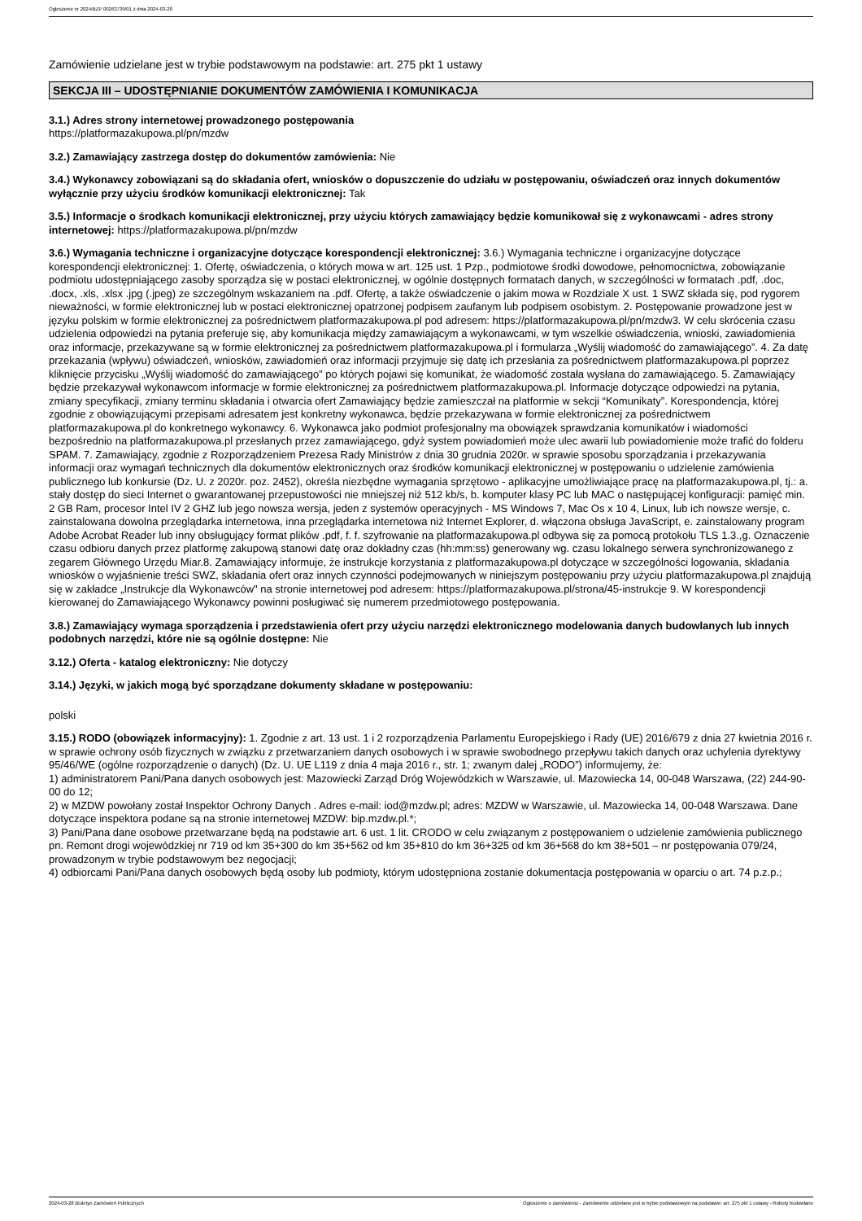Ogłoszenie nr 2024/BZP 00263739/01 z dnia 2024-03-28
Zamówienie udzielane jest w trybie podstawowym na podstawie: art. 275 pkt 1 ustawy
SEKCJA III – UDOSTĘPNIANIE DOKUMENTÓW ZAMÓWIENIA I KOMUNIKACJA
3.1.) Adres strony internetowej prowadzonego postępowania
https://platformazakupowa.pl/pn/mzdw
3.2.) Zamawiający zastrzega dostęp do dokumentów zamówienia: Nie
3.4.) Wykonawcy zobowiązani są do składania ofert, wniosków o dopuszczenie do udziału w postępowaniu, oświadczeń oraz innych dokumentów wyłącznie przy użyciu środków komunikacji elektronicznej: Tak
3.5.) Informacje o środkach komunikacji elektronicznej, przy użyciu których zamawiający będzie komunikował się z wykonawcami - adres strony internetowej: https://platformazakupowa.pl/pn/mzdw
3.6.) Wymagania techniczne i organizacyjne dotyczące korespondencji elektronicznej: 3.6.) Wymagania techniczne i organizacyjne dotyczące korespondencji elektronicznej: 1. Ofertę, oświadczenia, o których mowa w art. 125 ust. 1 Pzp., podmiotowe środki dowodowe, pełnomocnictwa, zobowiązanie podmiotu udostępniającego zasoby sporządza się w postaci elektronicznej, w ogólnie dostępnych formatach danych, w szczególności w formatach .pdf, .doc, .docx, .xls, .xlsx .jpg (.jpeg) ze szczególnym wskazaniem na .pdf. Ofertę, a także oświadczenie o jakim mowa w Rozdziale X ust. 1 SWZ składa się, pod rygorem nieważności, w formie elektronicznej lub w postaci elektronicznej opatrzonej podpisem zaufanym lub podpisem osobistym. 2. Postępowanie prowadzone jest w języku polskim w formie elektronicznej za pośrednictwem platformazakupowa.pl pod adresem: https://platformazakupowa.pl/pn/mzdw3. W celu skrócenia czasu udzielenia odpowiedzi na pytania preferuje się, aby komunikacja między zamawiającym a wykonawcami, w tym wszelkie oświadczenia, wnioski, zawiadomienia oraz informacje, przekazywane są w formie elektronicznej za pośrednictwem platformazakupowa.pl i formularza „Wyślij wiadomość do zamawiającego”. 4. Za datę przekazania (wpływu) oświadczeń, wniosków, zawiadomień oraz informacji przyjmuje się datę ich przesłania za pośrednictwem platformazakupowa.pl poprzez kliknięcie przycisku „Wyślij wiadomość do zamawiającego” po których pojawi się komunikat, że wiadomość została wysłana do zamawiającego. 5. Zamawiający będzie przekazywał wykonawcom informacje w formie elektronicznej za pośrednictwem platformazakupowa.pl. Informacje dotyczące odpowiedzi na pytania, zmiany specyfikacji, zmiany terminu składania i otwarcia ofert Zamawiający będzie zamieszczał na platformie w sekcji “Komunikaty”. Korespondencja, której zgodnie z obowiązującymi przepisami adresatem jest konkretny wykonawca, będzie przekazywana w formie elektronicznej za pośrednictwem platformazakupowa.pl do konkretnego wykonawcy. 6. Wykonawca jako podmiot profesjonalny ma obowiązek sprawdzania komunikatów i wiadomości bezpośrednio na platformazakupowa.pl przesłanych przez zamawiającego, gdyż system powiadomień może ulec awarii lub powiadomienie może trafić do folderu SPAM. 7. Zamawiający, zgodnie z Rozporządzeniem Prezesa Rady Ministrów z dnia 30 grudnia 2020r. w sprawie sposobu sporządzania i przekazywania informacji oraz wymagań technicznych dla dokumentów elektronicznych oraz środków komunikacji elektronicznej w postępowaniu o udzielenie zamówienia publicznego lub konkursie (Dz. U. z 2020r. poz. 2452), określa niezbędne wymagania sprzętowo - aplikacyjne umożliwiające pracę na platformazakupowa.pl, tj.: a. stały dostęp do sieci Internet o gwarantowanej przepustowości nie mniejszej niż 512 kb/s, b. komputer klasy PC lub MAC o następującej konfiguracji: pamięć min. 2 GB Ram, procesor Intel IV 2 GHZ lub jego nowsza wersja, jeden z systemów operacyjnych - MS Windows 7, Mac Os x 10 4, Linux, lub ich nowsze wersje, c. zainstalowana dowolna przeglądarka internetowa, inna przeglądarka internetowa niż Internet Explorer, d. włączona obsługa JavaScript, e. zainstalowany program Adobe Acrobat Reader lub inny obsługujący format plików .pdf, f. f. szyfrowanie na platformazakupowa.pl odbywa się za pomocą protokołu TLS 1.3.,g. Oznaczenie czasu odbioru danych przez platformę zakupową stanowi datę oraz dokładny czas (hh:mm:ss) generowany wg. czasu lokalnego serwera synchronizowanego z zegarem Głównego Urzędu Miar.8. Zamawiający informuje, że instrukcje korzystania z platformazakupowa.pl dotyczące w szczególności logowania, składania wniosków o wyjaśnienie treści SWZ, składania ofert oraz innych czynności podejmowanych w niniejszym postępowaniu przy użyciu platformazakupowa.pl znajdują się w zakładce „Instrukcje dla Wykonawców" na stronie internetowej pod adresem: https://platformazakupowa.pl/strona/45-instrukcje 9. W korespondencji kierowanej do Zamawiającego Wykonawcy powinni posługiwać się numerem przedmiotowego postępowania.
3.8.) Zamawiający wymaga sporządzenia i przedstawienia ofert przy użyciu narzędzi elektronicznego modelowania danych budowlanych lub innych podobnych narzędzi, które nie są ogólnie dostępne: Nie
3.12.) Oferta - katalog elektroniczny: Nie dotyczy
3.14.) Języki, w jakich mogą być sporządzane dokumenty składane w postępowaniu:
polski
3.15.) RODO (obowiązek informacyjny): 1. Zgodnie z art. 13 ust. 1 i 2 rozporządzenia Parlamentu Europejskiego i Rady (UE) 2016/679 z dnia 27 kwietnia 2016 r. w sprawie ochrony osób fizycznych w związku z przetwarzaniem danych osobowych i w sprawie swobodnego przepływu takich danych oraz uchylenia dyrektywy 95/46/WE (ogólne rozporządzenie o danych) (Dz. U. UE L119 z dnia 4 maja 2016 r., str. 1; zwanym dalej „RODO”) informujemy, że:
1) administratorem Pani/Pana danych osobowych jest: Mazowiecki Zarząd Dróg Wojewódzkich w Warszawie, ul. Mazowiecka 14, 00-048 Warszawa, (22) 244-90-00 do 12;
2) w MZDW powołany został Inspektor Ochrony Danych . Adres e-mail: iod@mzdw.pl; adres: MZDW w Warszawie, ul. Mazowiecka 14, 00-048 Warszawa. Dane dotyczące inspektora podane są na stronie internetowej MZDW: bip.mzdw.pl.*;
3) Pani/Pana dane osobowe przetwarzane będą na podstawie art. 6 ust. 1 lit. CRODO w celu związanym z postępowaniem o udzielenie zamówienia publicznego pn. Remont drogi wojewódzkiej nr 719 od km 35+300 do km 35+562 od km 35+810 do km 36+325 od km 36+568 do km 38+501 – nr postępowania 079/24, prowadzonym w trybie podstawowym bez negocjacji;
4) odbiorcami Pani/Pana danych osobowych będą osoby lub podmioty, którym udostępniona zostanie dokumentacja postępowania w oparciu o art. 74 p.z.p.;
2024-03-28 Biuletyn Zamówień Publicznych Ogłoszenie o zamówieniu - Zamówienie udzielane jest w trybie podstawowym na podstawie: art. 275 pkt 1 ustawy - Roboty budowlane